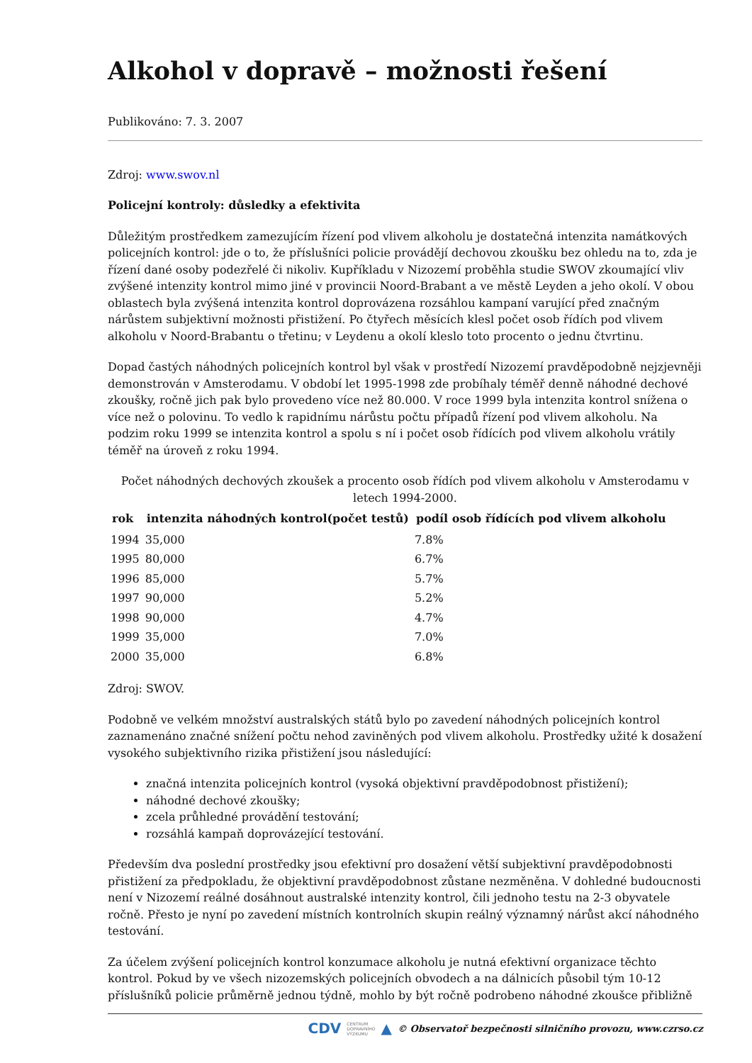Alkohol v dopravě – možnosti řešení
Publikováno: 7. 3. 2007
Zdroj: www.swov.nl
Policejní kontroly: důsledky a efektivita
Důležitým prostředkem zamezujícím řízení pod vlivem alkoholu je dostatečná intenzita namátkových policejních kontrol: jde o to, že příslušníci policie provádějí dechovou zkoušku bez ohledu na to, zda je řízení dané osoby podezřelé či nikoliv. Kupříkladu v Nizozemí proběhla studie SWOV zkoumající vliv zvýšené intenzity kontrol mimo jiné v provincii Noord-Brabant a ve městě Leyden a jeho okolí. V obou oblastech byla zvýšená intenzita kontrol doprovázena rozsáhlou kampaní varující před značným nárůstem subjektivní možnosti přistižení. Po čtyřech měsících klesl počet osob řídích pod vlivem alkoholu v Noord-Brabantu o třetinu; v Leydenu a okolí kleslo toto procento o jednu čtvrtinu.
Dopad častých náhodných policejních kontrol byl však v prostředí Nizozemí pravděpodobně nejzjevněji demonstrován v Amsterodamu. V období let 1995-1998 zde probíhaly téměř denně náhodné dechové zkoušky, ročně jich pak bylo provedeno více než 80.000. V roce 1999 byla intenzita kontrol snížena o více než o polovinu. To vedlo k rapidnímu nárůstu počtu případů řízení pod vlivem alkoholu. Na podzim roku 1999 se intenzita kontrol a spolu s ní i počet osob řídících pod vlivem alkoholu vrátily téměř na úroveň z roku 1994.
Počet náhodných dechových zkoušek a procento osob řídích pod vlivem alkoholu v Amsterodamu v letech 1994-2000.
| rok | intenzita náhodných kontrol(počet testů) | podíl osob řídících pod vlivem alkoholu |
| --- | --- | --- |
| 1994 | 35,000 | 7.8% |
| 1995 | 80,000 | 6.7% |
| 1996 | 85,000 | 5.7% |
| 1997 | 90,000 | 5.2% |
| 1998 | 90,000 | 4.7% |
| 1999 | 35,000 | 7.0% |
| 2000 | 35,000 | 6.8% |
Zdroj: SWOV.
Podobně ve velkém množství australských států bylo po zavedení náhodných policejních kontrol zaznamenáno značné snížení počtu nehod zaviněných pod vlivem alkoholu. Prostředky užité k dosažení vysokého subjektivního rizika přistižení jsou následující:
značná intenzita policejních kontrol (vysoká objektivní pravděpodobnost přistižení);
náhodné dechové zkoušky;
zcela průhledné provádění testování;
rozsáhlá kampaň doprovázející testování.
Především dva poslední prostředky jsou efektivní pro dosažení větší subjektivní pravděpodobnosti přistižení za předpokladu, že objektivní pravděpodobnost zůstane nezměněna. V dohledné budoucnosti není v Nizozemí reálné dosáhnout australské intenzity kontrol, čili jednoho testu na 2-3 obyvatele ročně. Přesto je nyní po zavedení místních kontrolních skupin reálný významný nárůst akcí náhodného testování.
Za účelem zvýšení policejních kontrol konzumace alkoholu je nutná efektivní organizace těchto kontrol. Pokud by ve všech nizozemských policejních obvodech a na dálnicích působil tým 10-12 příslušníků policie průměrně jednou týdně, mohlo by být ročně podrobeno náhodné zkoušce přibližně
CDV CENTRUM
DOPRAVNÍHO
VÝZKUMU ▲ © Observatoř bezpečnosti silničního provozu, www.czrso.cz